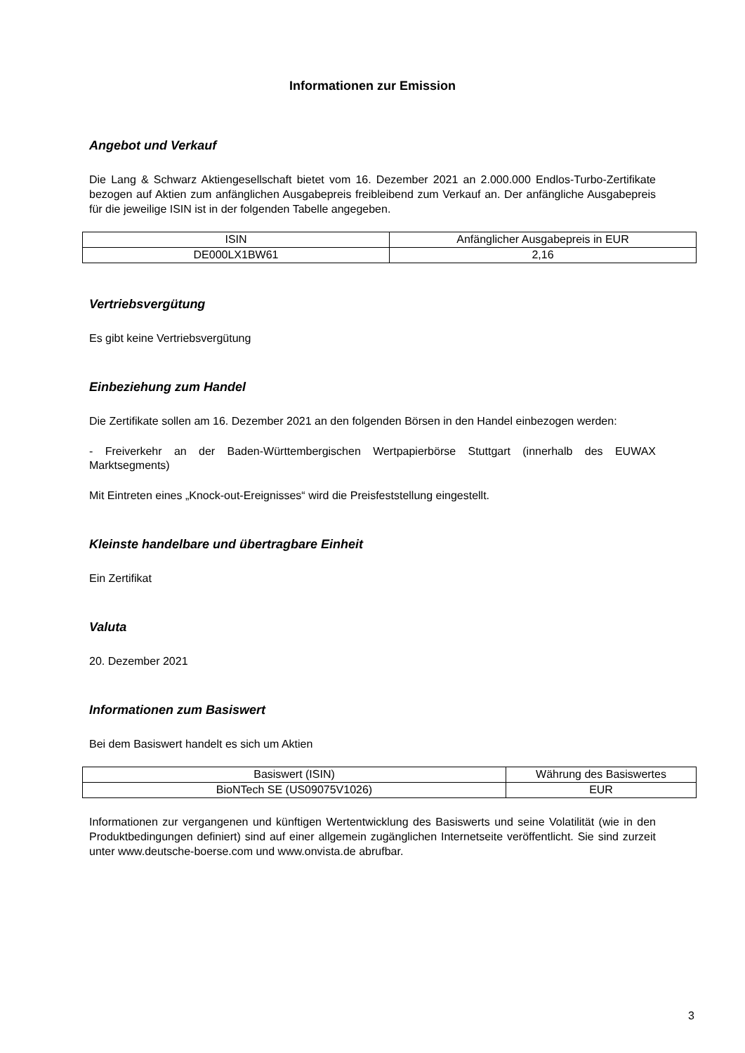Informationen zur Emission
Angebot und Verkauf
Die Lang & Schwarz Aktiengesellschaft bietet vom 16. Dezember 2021 an 2.000.000 Endlos-Turbo-Zertifikate bezogen auf Aktien zum anfänglichen Ausgabepreis freibleibend zum Verkauf an. Der anfängliche Ausgabepreis für die jeweilige ISIN ist in der folgenden Tabelle angegeben.
| ISIN | Anfänglicher Ausgabepreis in EUR |
| DE000LX1BW61 | 2,16 |
Vertriebsvergütung
Es gibt keine Vertriebsvergütung
Einbeziehung zum Handel
Die Zertifikate sollen am 16. Dezember 2021 an den folgenden Börsen in den Handel einbezogen werden:
- Freiverkehr an der Baden-Württembergischen Wertpapierbörse Stuttgart (innerhalb des EUWAX Marktsegments)
Mit Eintreten eines „Knock-out-Ereignisses“ wird die Preisfeststellung eingestellt.
Kleinste handelbare und übertragbare Einheit
Ein Zertifikat
Valuta
20. Dezember 2021
Informationen zum Basiswert
Bei dem Basiswert handelt es sich um Aktien
| Basiswert (ISIN) | Währung des Basiswertes |
| BioNTech SE (US09075V1026) | EUR |
Informationen zur vergangenen und künftigen Wertentwicklung des Basiswerts und seine Volatilität (wie in den Produktbedingungen definiert) sind auf einer allgemein zugänglichen Internetseite veröffentlicht. Sie sind zurzeit unter www.deutsche-boerse.com und www.onvista.de abrufbar.
3